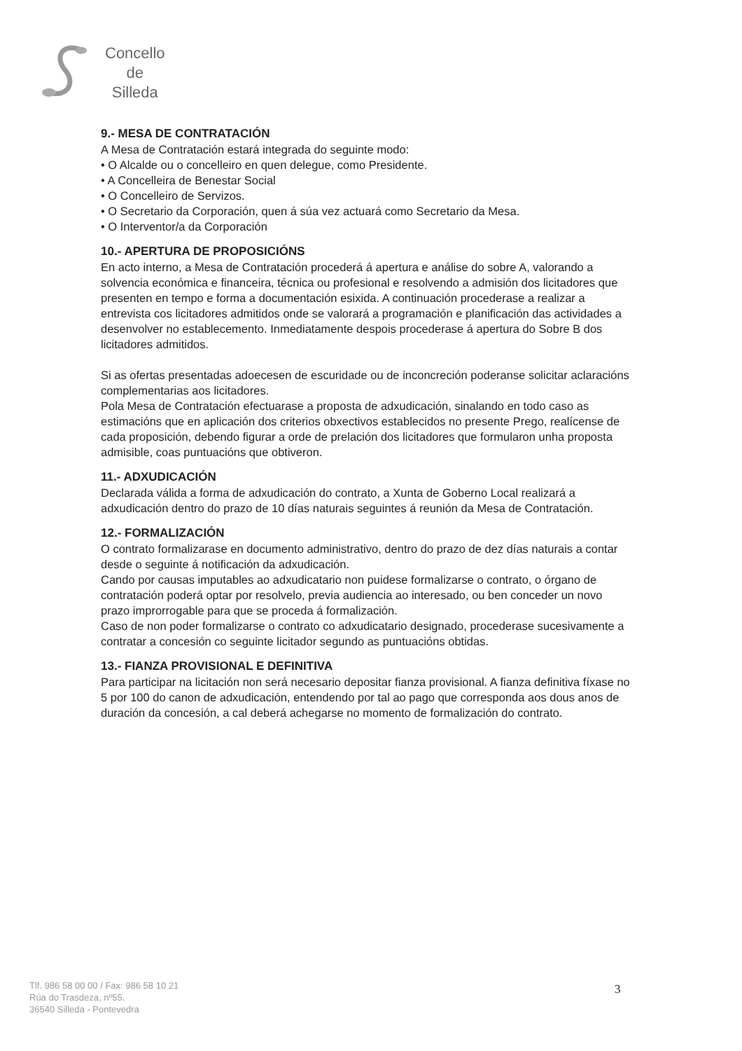Concello
de
Silleda
9.- MESA DE CONTRATACIÓN
A Mesa de Contratación estará integrada do seguinte modo:
• O Alcalde ou o concelleiro en quen delegue, como Presidente.
• A Concelleira de Benestar Social
• O Concelleiro de Servizos.
• O Secretario da Corporación, quen á súa vez actuará como Secretario da Mesa.
• O Interventor/a da Corporación
10.- APERTURA DE PROPOSICIÓNS
En acto interno, a Mesa de Contratación procederá á apertura e análise do sobre A, valorando a solvencia económica e financeira, técnica ou profesional e resolvendo a admisión dos licitadores que presenten en tempo e forma a documentación esixida. A continuación procederase a realizar a entrevista cos licitadores admitidos onde se valorará a programación e planificación das actividades a desenvolver no establecemento. Inmediatamente despois procederase á apertura do Sobre B dos licitadores admitidos.
Si as ofertas presentadas adoecesen de escuridade ou de inconcreción poderanse solicitar aclaracións complementarias aos licitadores.
Pola Mesa de Contratación efectuarase a proposta de adxudicación, sinalando en todo caso as estimacións que en aplicación dos criterios obxectivos establecidos no presente Prego, realícense de cada proposición, debendo figurar a orde de prelación dos licitadores que formularon unha proposta admisible, coas puntuacións que obtiveron.
11.- ADXUDICACIÓN
Declarada válida a forma de adxudicación do contrato, a Xunta de Goberno Local realizará a adxudicación dentro do prazo de 10 días naturais seguintes á reunión da Mesa de Contratación.
12.- FORMALIZACIÓN
O contrato formalizarase en documento administrativo, dentro do prazo de dez días naturais a contar desde o seguinte á notificación da adxudicación.
Cando por causas imputables ao adxudicatario non puidese formalizarse o contrato, o órgano de contratación poderá optar por resolvelo, previa audiencia ao interesado, ou ben conceder un novo prazo improrrogable para que se proceda á formalización.
Caso de non poder formalizarse o contrato co adxudicatario designado, procederase sucesivamente a contratar a concesión co seguinte licitador segundo as puntuacións obtidas.
13.- FIANZA PROVISIONAL E DEFINITIVA
Para participar na licitación non será necesario depositar fianza provisional. A fianza definitiva fíxase no 5 por 100 do canon de adxudicación, entendendo por tal ao pago que corresponda aos dous anos de duración da concesión, a cal deberá achegarse no momento de formalización do contrato.
Tlf. 986 58 00 00 / Fax: 986 58 10 21
Rúa do Trasdeza, nº55.
36540 Silleda - Pontevedra
3